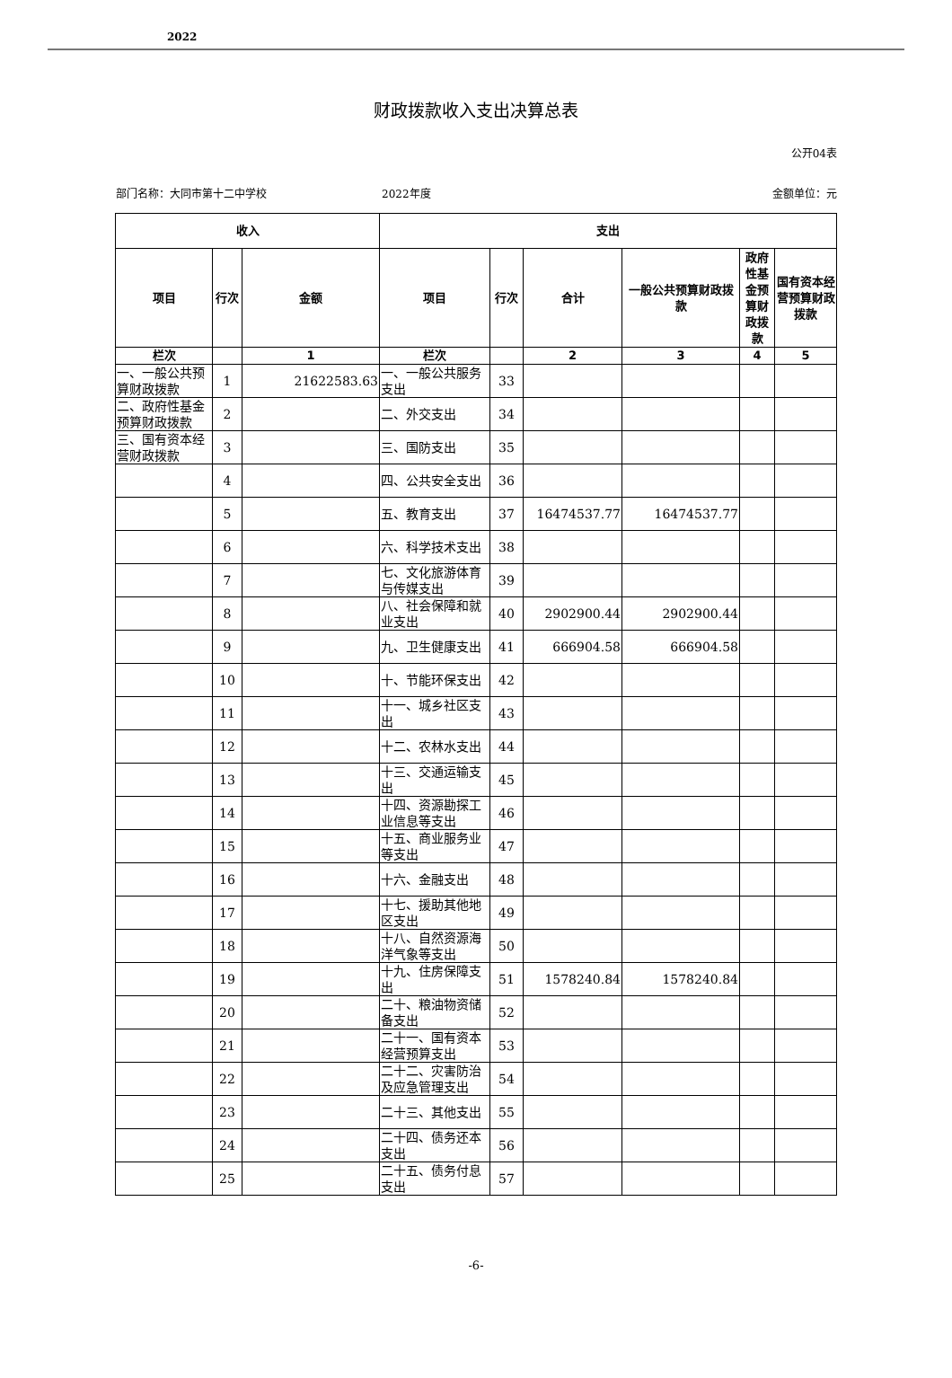2022
财政拨款收入支出决算总表
公开04表
部门名称：大同市第十二中学校 2022年度 金额单位：元
| 收入 | | | 支出 | | | | | |
| --- | --- | --- | --- | --- | --- | --- | --- | --- |
| 项目 | 行次 | 金额 | 项目 | 行次 | 合计 | 一般公共预算财政拨款 | 政府性基金预算财政拨款 | 国有资本经营预算财政拨款 |
| 栏次 | | 1 | 栏次 | | 2 | 3 | 4 | 5 |
| 一、一般公共预算财政拨款 | 1 | 21622583.63 | 一、一般公共服务支出 | 33 | | | | |
| 二、政府性基金预算财政拨款 | 2 | | 二、外交支出 | 34 | | | | |
| 三、国有资本经营财政拨款 | 3 | | 三、国防支出 | 35 | | | | |
| | 4 | | 四、公共安全支出 | 36 | | | | |
| | 5 | | 五、教育支出 | 37 | 16474537.77 | 16474537.77 | | |
| | 6 | | 六、科学技术支出 | 38 | | | | |
| | 7 | | 七、文化旅游体育与传媒支出 | 39 | | | | |
| | 8 | | 八、社会保障和就业支出 | 40 | 2902900.44 | 2902900.44 | | |
| | 9 | | 九、卫生健康支出 | 41 | 666904.58 | 666904.58 | | |
| | 10 | | 十、节能环保支出 | 42 | | | | |
| | 11 | | 十一、城乡社区支出 | 43 | | | | |
| | 12 | | 十二、农林水支出 | 44 | | | | |
| | 13 | | 十三、交通运输支出 | 45 | | | | |
| | 14 | | 十四、资源勘探工业信息等支出 | 46 | | | | |
| | 15 | | 十五、商业服务业等支出 | 47 | | | | |
| | 16 | | 十六、金融支出 | 48 | | | | |
| | 17 | | 十七、援助其他地区支出 | 49 | | | | |
| | 18 | | 十八、自然资源海洋气象等支出 | 50 | | | | |
| | 19 | | 十九、住房保障支出 | 51 | 1578240.84 | 1578240.84 | | |
| | 20 | | 二十、粮油物资储备支出 | 52 | | | | |
| | 21 | | 二十一、国有资本经营预算支出 | 53 | | | | |
| | 22 | | 二十二、灾害防治及应急管理支出 | 54 | | | | |
| | 23 | | 二十三、其他支出 | 55 | | | | |
| | 24 | | 二十四、债务还本支出 | 56 | | | | |
| | 25 | | 二十五、债务付息支出 | 57 | | | | |
-6-